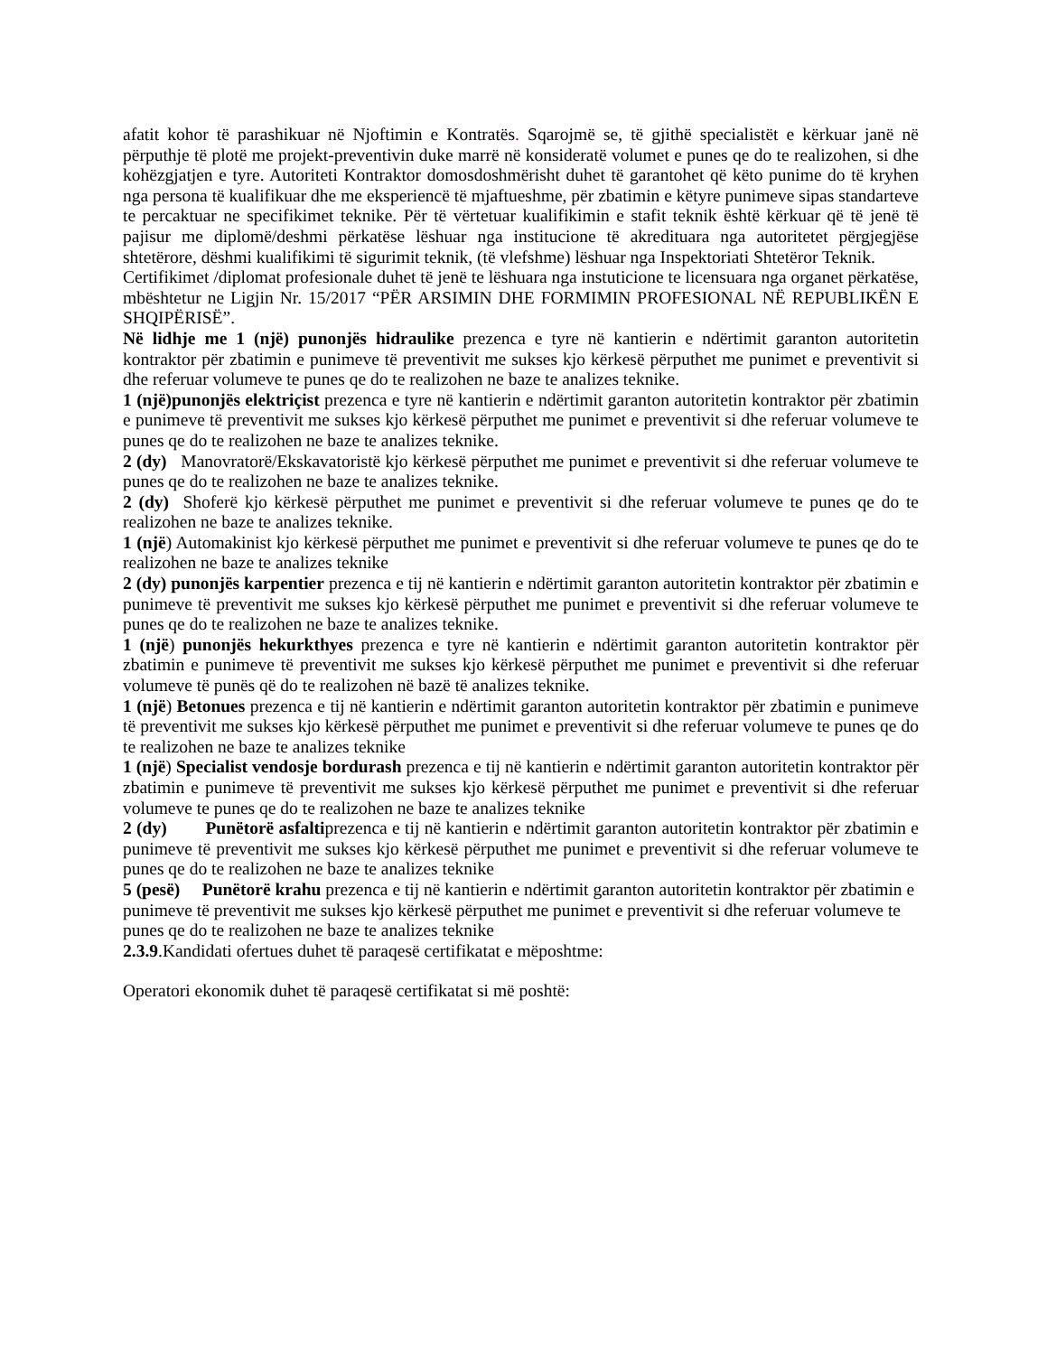afatit kohor të parashikuar në Njoftimin e Kontratës. Sqarojmë se, të gjithë specialistët e kërkuar janë në përputhje të plotë me projekt-preventivin duke marrë në konsideratë volumet e punes qe do te realizohen, si dhe kohëzgjatjen e tyre. Autoriteti Kontraktor domosdoshmërisht duhet të garantohet që këto punime do të kryhen nga persona të kualifikuar dhe me eksperiencë të mjaftueshme, për zbatimin e këtyre punimeve sipas standarteve te percaktuar ne specifikimet teknike. Për të vërtetuar kualifikimin e stafit teknik është kërkuar që të jenë të pajisur me diplomë/deshmi përkatëse lëshuar nga institucione të akredituara nga autoritetet përgjegjëse shtetërore, dëshmi kualifikimi të sigurimit teknik, (të vlefshme) lëshuar nga Inspektoriati Shtetëror Teknik.
Certifikimet /diplomat profesionale duhet të jenë te lëshuara nga instuticione te licensuara nga organet përkatëse, mbështetur ne Ligjin Nr. 15/2017 “PËR ARSIMIN DHE FORMIMIN PROFESIONAL NË REPUBLIKËN E SHQIPËRISË”.
Në lidhje me 1 (një) punonjës hidraulike prezenca e tyre në kantierin e ndërtimit garanton autoritetin kontraktor për zbatimin e punimeve të preventivit me sukses kjo kërkesë përputhet me punimet e preventivit si dhe referuar volumeve te punes qe do te realizohen ne baze te analizes teknike.
1 (një)punonjës elektriçist prezenca e tyre në kantierin e ndërtimit garanton autoritetin kontraktor për zbatimin e punimeve të preventivit me sukses kjo kërkesë përputhet me punimet e preventivit si dhe referuar volumeve te punes qe do te realizohen ne baze te analizes teknike.
2 (dy) Manovratorë/Ekskavatoristë kjo kërkesë përputhet me punimet e preventivit si dhe referuar volumeve te punes qe do te realizohen ne baze te analizes teknike.
2 (dy) Shoferë kjo kërkesë përputhet me punimet e preventivit si dhe referuar volumeve te punes qe do te realizohen ne baze te analizes teknike.
1 (një) Automakinist kjo kërkesë përputhet me punimet e preventivit si dhe referuar volumeve te punes qe do te realizohen ne baze te analizes teknike
2 (dy) punonjës karpentier prezenca e tij në kantierin e ndërtimit garanton autoritetin kontraktor për zbatimin e punimeve të preventivit me sukses kjo kërkesë përputhet me punimet e preventivit si dhe referuar volumeve te punes qe do te realizohen ne baze te analizes teknike.
1 (një) punonjës hekurkthyes prezenca e tyre në kantierin e ndërtimit garanton autoritetin kontraktor për zbatimin e punimeve të preventivit me sukses kjo kërkesë përputhet me punimet e preventivit si dhe referuar volumeve të punës që do te realizohen në bazë të analizes teknike.
1 (një) Betonues prezenca e tij në kantierin e ndërtimit garanton autoritetin kontraktor për zbatimin e punimeve të preventivit me sukses kjo kërkesë përputhet me punimet e preventivit si dhe referuar volumeve te punes qe do te realizohen ne baze te analizes teknike
1 (një) Specialist vendosje bordurash prezenca e tij në kantierin e ndërtimit garanton autoritetin kontraktor për zbatimin e punimeve të preventivit me sukses kjo kërkesë përputhet me punimet e preventivit si dhe referuar volumeve te punes qe do te realizohen ne baze te analizes teknike
2 (dy) Punëtorë asfaltiprezenca e tij në kantierin e ndërtimit garanton autoritetin kontraktor për zbatimin e punimeve të preventivit me sukses kjo kërkesë përputhet me punimet e preventivit si dhe referuar volumeve te punes qe do te realizohen ne baze te analizes teknike
5 (pesë) Punëtorë krahu prezenca e tij në kantierin e ndërtimit garanton autoritetin kontraktor për zbatimin e punimeve të preventivit me sukses kjo kërkesë përputhet me punimet e preventivit si dhe referuar volumeve te punes qe do te realizohen ne baze te analizes teknike
2.3.9.Kandidati ofertues duhet të paraqesë certifikatat e mëposhtme:
Operatori ekonomik duhet të paraqesë certifikatat si më poshtë: